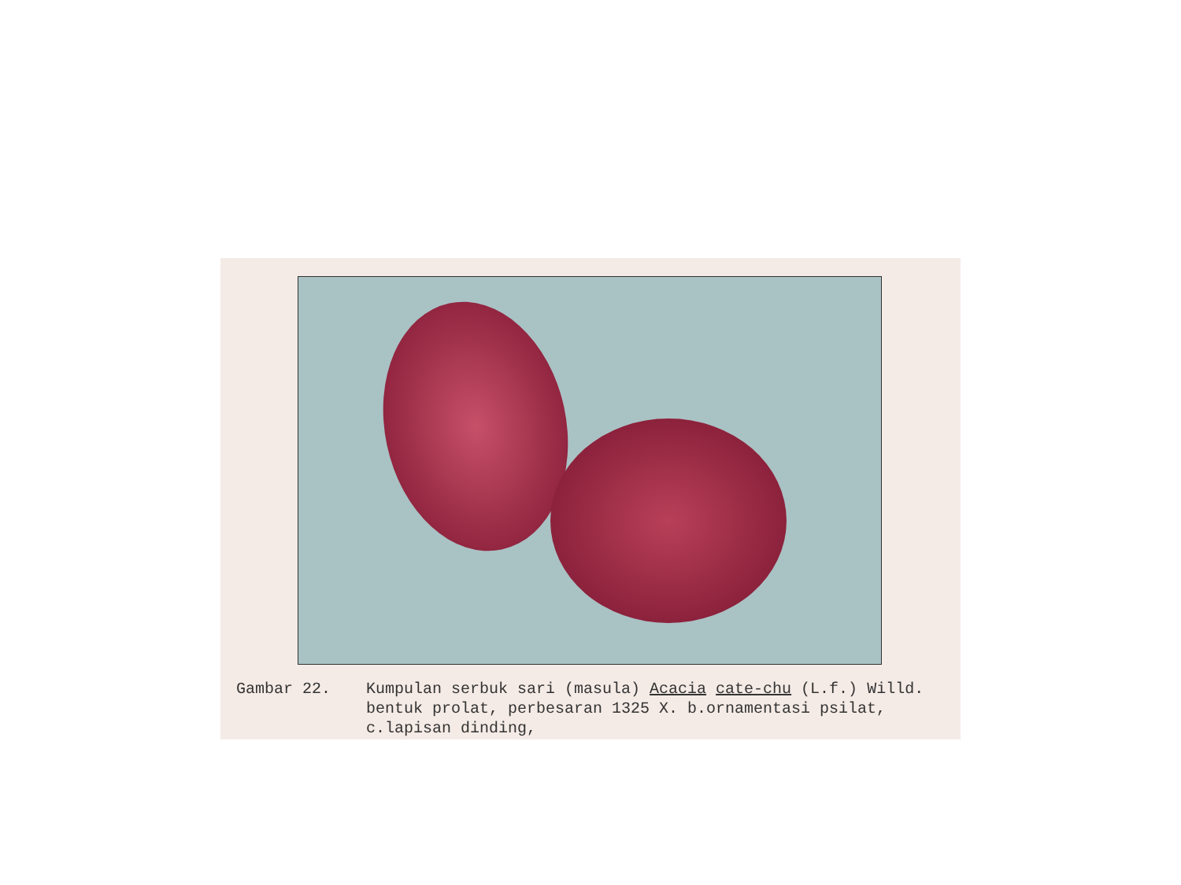Gambar 22. Kumpulan serbuk sari (masula) Acacia cate-chu (L.f.) Willd. bentuk prolat, perbesaran 1325 X. b.ornamentasi psilat, c.lapisan dinding,